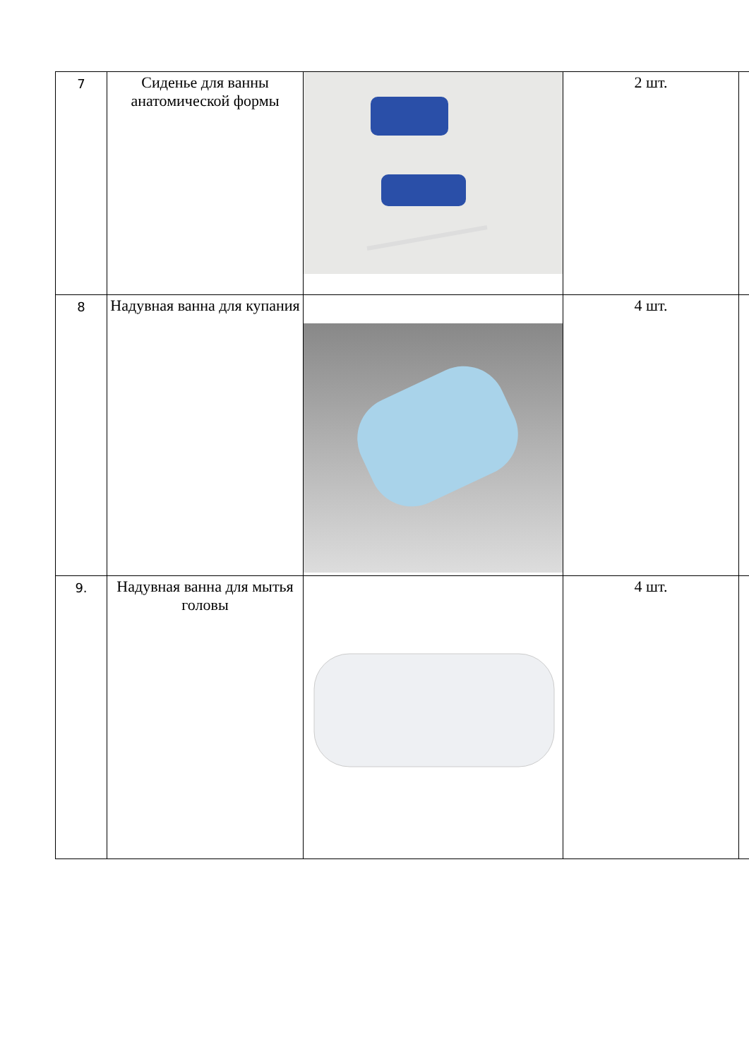| 7 | Сиденье для ванны анатомической формы | | 2 шт. | |
| 8 | Надувная ванна для купания | | 4 шт. | |
| 9. | Надувная ванна для мытья головы | | 4 шт. | |